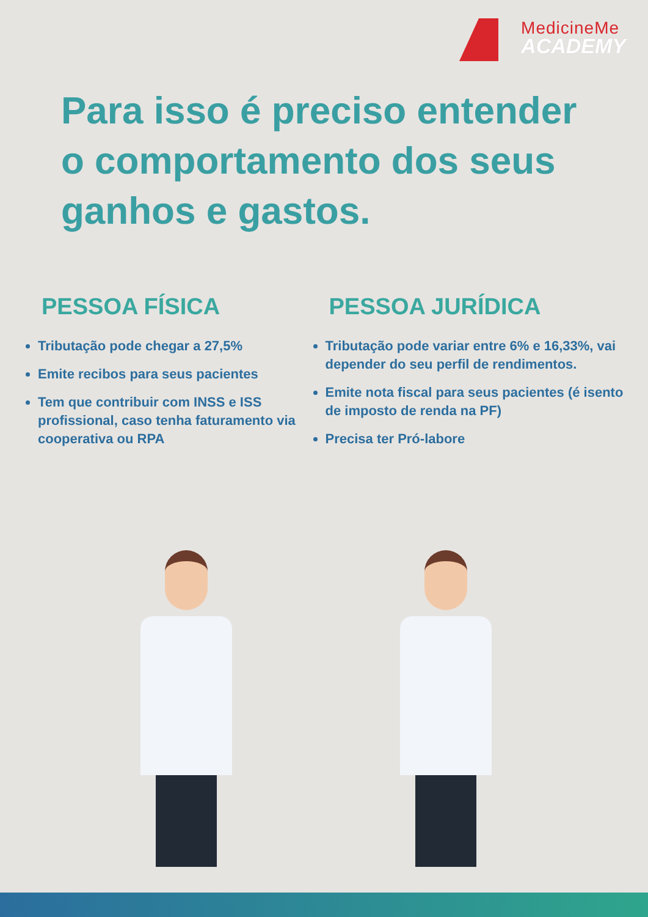MedicineMe
ACADEMY
Para isso é preciso entender
o comportamento dos seus
ganhos e gastos.
PESSOA FÍSICA
Tributação pode chegar a 27,5%
Emite recibos para seus pacientes
Tem que contribuir com INSS e ISS profissional, caso tenha faturamento via cooperativa ou RPA
PESSOA JURÍDICA
Tributação pode variar entre 6% e 16,33%, vai depender do seu perfil de rendimentos.
Emite nota fiscal para seus pacientes (é isento de imposto de renda na PF)
Precisa ter Pró-labore